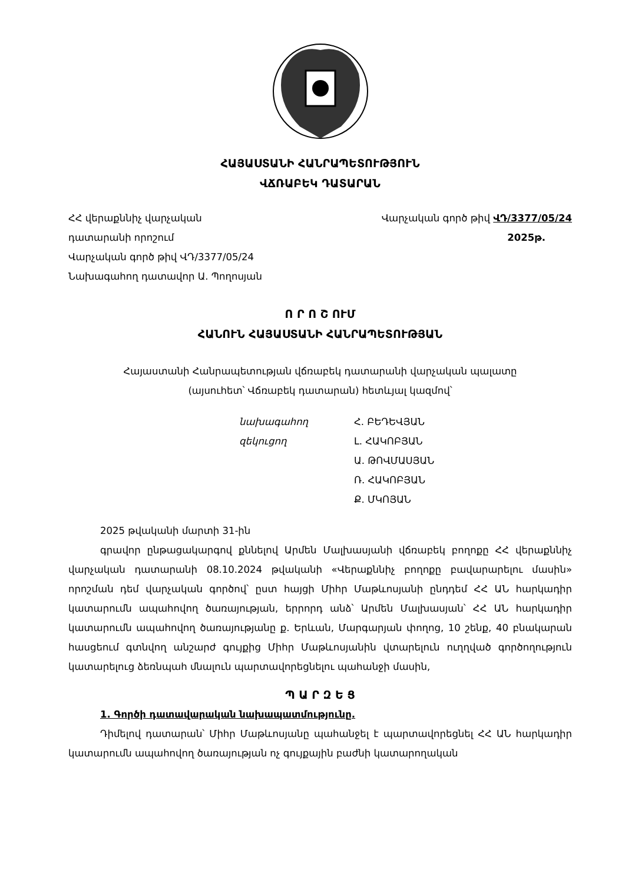ՀԱՅԱՍՏԱՆԻ ՀԱՆՐԱՊԵՏՈՒԹՅՈՒՆ
ՎՃՌԱԲԵԿ ԴԱՏԱՐԱՆ
ՀՀ վերաքննիչ վարչական
դատարանի որոշում
Վարչական գործ թիվ ՎԴ/3377/05/24
Նախագահող դատավոր Ա. Պողոսյան
Վարչական գործ թիվ ՎԴ/3377/05/24
2025թ.
Ո Ր Ո Շ ՈՒՄ
ՀԱՆՈՒՆ ՀԱՅԱՍՏԱՆԻ ՀԱՆՐԱՊԵՏՈՒԹՅԱՆ
Հայաստանի Հանրապետության վճռաբեկ դատարանի վարչական պալատը
(այսուհետ՝ Վճռաբեկ դատարան) հետևյալ կազմով՝
նախագահող Հ. ԲԵԴԵՎՅԱՆ զեկուցող Լ. ՀԱԿՈԲՅԱՆ Ա. ԹՈՎՄԱՍՅԱՆ Ռ. ՀԱԿՈԲՅԱՆ Ք. ՄԿՈՅԱՆ
2025 թվականի մարտի 31-ին
գրավոր ընթացակարգով քննելով Արմեն Մալխասյանի վճռաբեկ բողոքը ՀՀ վերաքննիչ վարչական դատարանի 08.10.2024 թվականի «Վերաքննիչ բողոքը բավարարելու մասին» որոշման դեմ վարչական գործով՝ ըստ հայցի Միհր Մաթևոսյանի ընդդեմ ՀՀ ԱՆ հարկադիր կատարումն ապահովող ծառայության, երրորդ անձ՝ Արմեն Մալխասյան՝ ՀՀ ԱՆ հարկադիր կատարումն ապահովող ծառայությանը ք. Երևան, Մարգարյան փողոց, 10 շենք, 40 բնակարան հասցեում գտնվող անշարժ գույքից Միհր Մաթևոսյանին վտարելուն ուղղված գործողություն կատարելուց ձեռնպահ մնալուն պարտավորեցնելու պահանջի մասին,
Պ Ա Ր Զ Ե Ց
1. Գործի դատավարական նախապատմությունը.
Դիմելով դատարան՝ Միհր Մաթևոսյանը պահանջել է պարտավորեցնել ՀՀ ԱՆ հարկադիր կատարումն ապահովող ծառայության ոչ գույքային բաժնի կատարողական